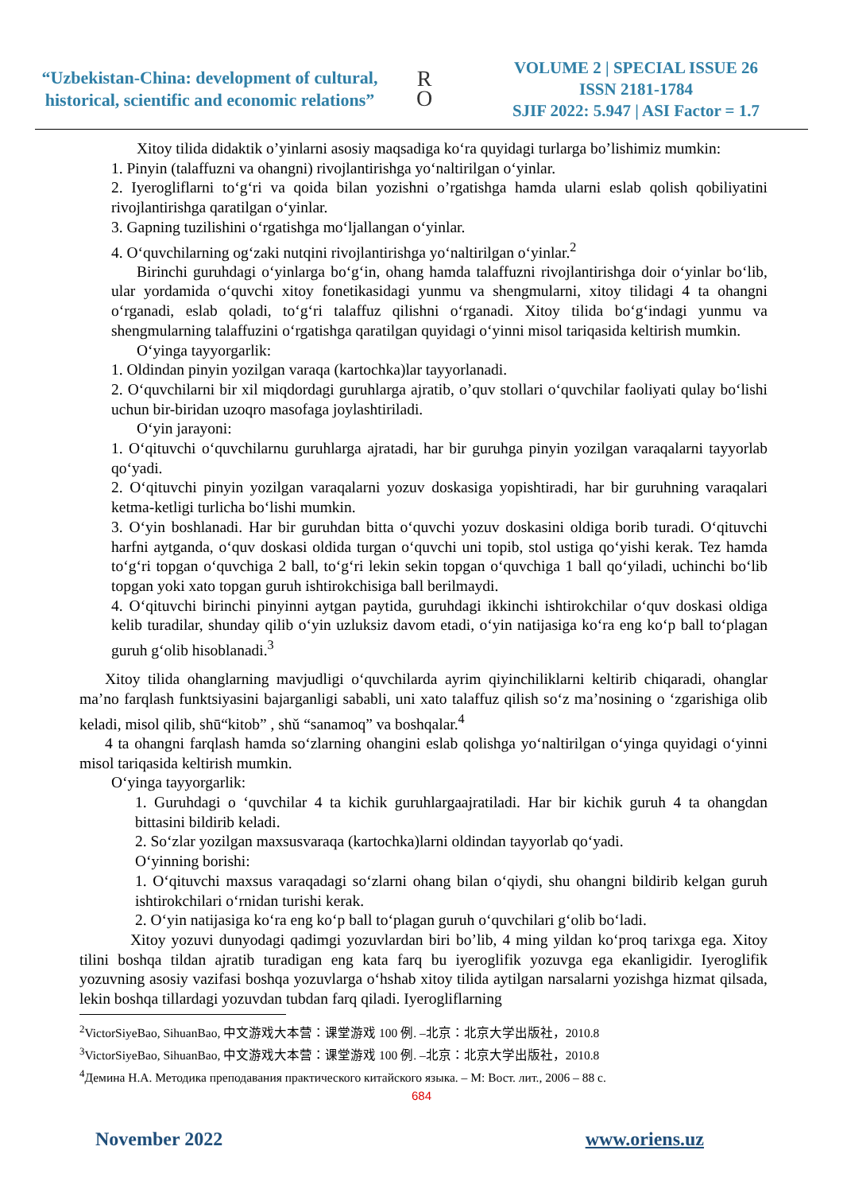“Uzbekistan-China: development of cultural, historical, scientific and economic relations”
R
O
VOLUME 2 | SPECIAL ISSUE 26
ISSN 2181-1784
SJIF 2022: 5.947 | ASI Factor = 1.7
Xitoy tilida didaktik o’yinlarni asosiy maqsadiga koʻra quyidagi turlarga bo’lishimiz mumkin:
1. Pinyin (talaffuzni va ohangni) rivojlantirishga yoʻnaltirilgan oʻyinlar.
2. Iyerogliflarni toʻgʻri va qoida bilan yozishni o’rgatishga hamda ularni eslab qolish qobiliyatini rivojlantirishga qaratilgan oʻyinlar.
3. Gapning tuzilishini oʻrgatishga moʻljallangan oʻyinlar.
4. Oʻquvchilarning ogʻzaki nutqini rivojlantirishga yoʻnaltirilgan oʻyinlar.<sup>2</sup>
Birinchi guruhdagi oʻyinlarga boʻgʻin, ohang hamda talaffuzni rivojlantirishga doir oʻyinlar boʻlib, ular yordamida oʻquvchi xitoy fonetikasidagi yunmu va shengmularni, xitoy tilidagi 4 ta ohangni oʻrganadi, eslab qoladi, toʻgʻri talaffuz qilishni oʻrganadi. Xitoy tilida boʻgʻindagi yunmu va shengmularning talaffuzini oʻrgatishga qaratilgan quyidagi oʻyinni misol tariqasida keltirish mumkin.
Oʻyinga tayyorgarlik:
1. Oldindan pinyin yozilgan varaqa (kartochka)lar tayyorlanadi.
2. Oʻquvchilarni bir xil miqdordagi guruhlarga ajratib, o’quv stollari oʻquvchilar faoliyati qulay boʻlishi uchun bir-biridan uzoqro masofaga joylashtiriladi.
Oʻyin jarayoni:
1. Oʻqituvchi oʻquvchilarnu guruhlarga ajratadi, har bir guruhga pinyin yozilgan varaqalarni tayyorlab qoʻyadi.
2. Oʻqituvchi pinyin yozilgan varaqalarni yozuv doskasiga yopishtiradi, har bir guruhning varaqalari ketma-ketligi turlicha boʻlishi mumkin.
3. Oʻyin boshlanadi. Har bir guruhdan bitta oʻquvchi yozuv doskasini oldiga borib turadi. Oʻqituvchi harfni aytganda, oʻquv doskasi oldida turgan oʻquvchi uni topib, stol ustiga qoʻyishi kerak. Tez hamda toʻgʻri topgan oʻquvchiga 2 ball, toʻgʻri lekin sekin topgan oʻquvchiga 1 ball qoʻyiladi, uchinchi boʻlib topgan yoki xato topgan guruh ishtirokchisiga ball berilmaydi.
4. Oʻqituvchi birinchi pinyinni aytgan paytida, guruhdagi ikkinchi ishtirokchilar oʻquv doskasi oldiga kelib turadilar, shunday qilib oʻyin uzluksiz davom etadi, oʻyin natijasiga koʻra eng koʻp ball toʻplagan guruh gʻolib hisoblanadi.<sup>3</sup>
Xitoy tilida ohanglarning mavjudligi oʻquvchilarda ayrim qiyinchiliklarni keltirib chiqaradi, ohanglar ma’no farqlash funktsiyasini bajarganligi sababli, uni xato talaffuz qilish soʻz ma’nosining o ‘zgarishiga olib keladi, misol qilib, shū“kitob” , shǔ “sanamoq” va boshqalar.<sup>4</sup>
4 ta ohangni farqlash hamda soʻzlarning ohangini eslab qolishga yoʻnaltirilgan oʻyinga quyidagi oʻyinni misol tariqasida keltirish mumkin.
Oʻyinga tayyorgarlik:
1. Guruhdagi o ‘quvchilar 4 ta kichik guruhlargaajratiladi. Har bir kichik guruh 4 ta ohangdan bittasini bildirib keladi.
2. Soʻzlar yozilgan maxsusvaraqa (kartochka)larni oldindan tayyorlab qoʻyadi.
Oʻyinning borishi:
1. Oʻqituvchi maxsus varaqadagi soʻzlarni ohang bilan oʻqiydi, shu ohangni bildirib kelgan guruh ishtirokchilari oʻrnidan turishi kerak.
2. Oʻyin natijasiga koʻra eng koʻp ball toʻplagan guruh oʻquvchilari gʻolib boʻladi.
Xitoy yozuvi dunyodagi qadimgi yozuvlardan biri bo’lib, 4 ming yildan koʻproq tarixga ega. Xitoy tilini boshqa tildan ajratib turadigan eng kata farq bu iyeroglifik yozuvga ega ekanligidir. Iyeroglifik yozuvning asosiy vazifasi boshqa yozuvlarga oʻhshab xitoy tilida aytilgan narsalarni yozishga hizmat qilsada, lekin boshqa tillardagi yozuvdan tubdan farq qiladi. Iyerogliflarning
<sup>2</sup> VictorSiyeBao, SihuanBao, 中文游戏大本营：课堂游戏 100 例. –北京：北京大学出版社，2010.8
<sup>3</sup> VictorSiyeBao, SihuanBao, 中文游戏大本营：课堂游戏 100 例. –北京：北京大学出版社，2010.8
<sup>4</sup> Демина Н.А. Методика преподавания практического китайского языка. – М: Вост. лит., 2006 – 88 с.
684
November 2022 www.oriens.uz